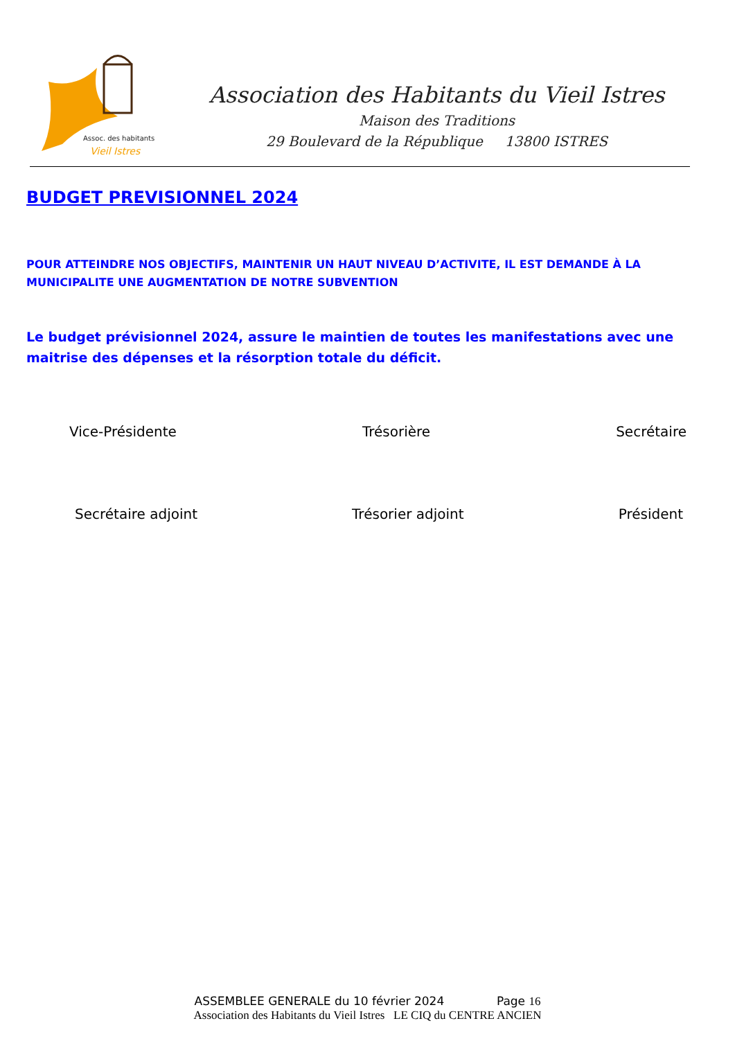Assoc. des habitants
Vieil Istres
Association des Habitants du Vieil Istres
Maison des Traditions
29 Boulevard de la République 13800 ISTRES
BUDGET PREVISIONNEL 2024
POUR ATTEINDRE NOS OBJECTIFS, MAINTENIR UN HAUT NIVEAU D’ACTIVITE, IL EST DEMANDE À LA MUNICIPALITE UNE AUGMENTATION DE NOTRE SUBVENTION
Le budget prévisionnel 2024, assure le maintien de toutes les manifestations avec une maitrise des dépenses et la résorption totale du déficit.
Vice-Présidente Trésorière Secrétaire
Secrétaire adjoint Trésorier adjoint Président
ASSEMBLEE GENERALE du 10 février 2024 Page 16
Association des Habitants du Vieil Istres LE CIQ du CENTRE ANCIEN